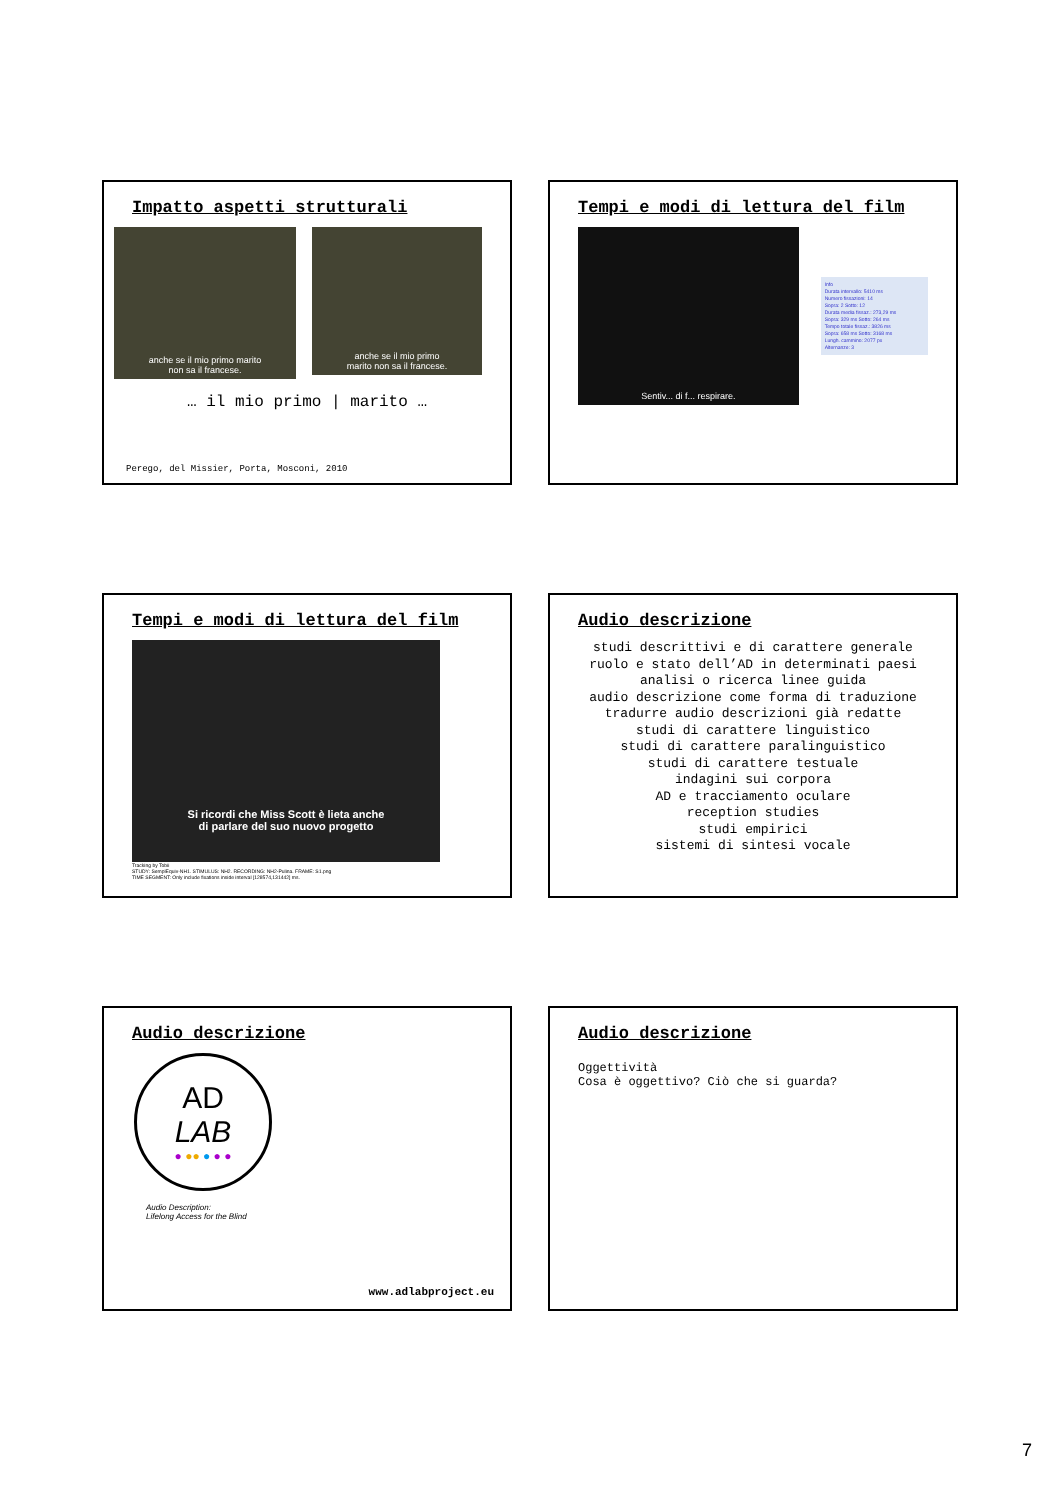Impatto aspetti strutturali
anche se il mio primo marito
non sa il francese.
anche se il mio primo
marito non sa il francese.
… il mio primo | marito …
Perego, del Missier, Porta, Mosconi, 2010
Tempi e modi di lettura del film
Sentiv... di f... respirare.
Info
Durata intervallo: 5410 ms
Numero fissazioni: 14
Sopra: 2 Sotto: 12
Durata media fissaz.: 273,29 ms
Sopra: 329 ms Sotto: 264 ms
Tempo totale fissaz.: 3826 ms
Sopra: 658 ms Sotto: 3168 ms
Lungh. cammino: 2077 px
Alternanze: 3
Tempi e modi di lettura del film
Si ricordi che Miss Scott è lieta anche
di parlare del suo nuovo progetto
Tracking by Tobii
STUDY: SemplEquiv-NH1. STIMULUS: NH2. RECORDING: NH2-Pulina. FRAME: S1.png
TIME SEGMENT: Only include fixations inside interval [128574,131442] ms.
Audio descrizione
studi descrittivi e di carattere generale
ruolo e stato dell’AD in determinati paesi
analisi o ricerca linee guida
audio descrizione come forma di traduzione
tradurre audio descrizioni già redatte
studi di carattere linguistico
studi di carattere paralinguistico
studi di carattere testuale
indagini sui corpora
AD e tracciamento oculare
reception studies
studi empirici
sistemi di sintesi vocale
Audio descrizione
AD
LAB
● ●● ● ● ●
Audio Description:
Lifelong Access for the Blind
www.adlabproject.eu
Audio descrizione
Oggettività
Cosa è oggettivo? Ciò che si guarda?
7